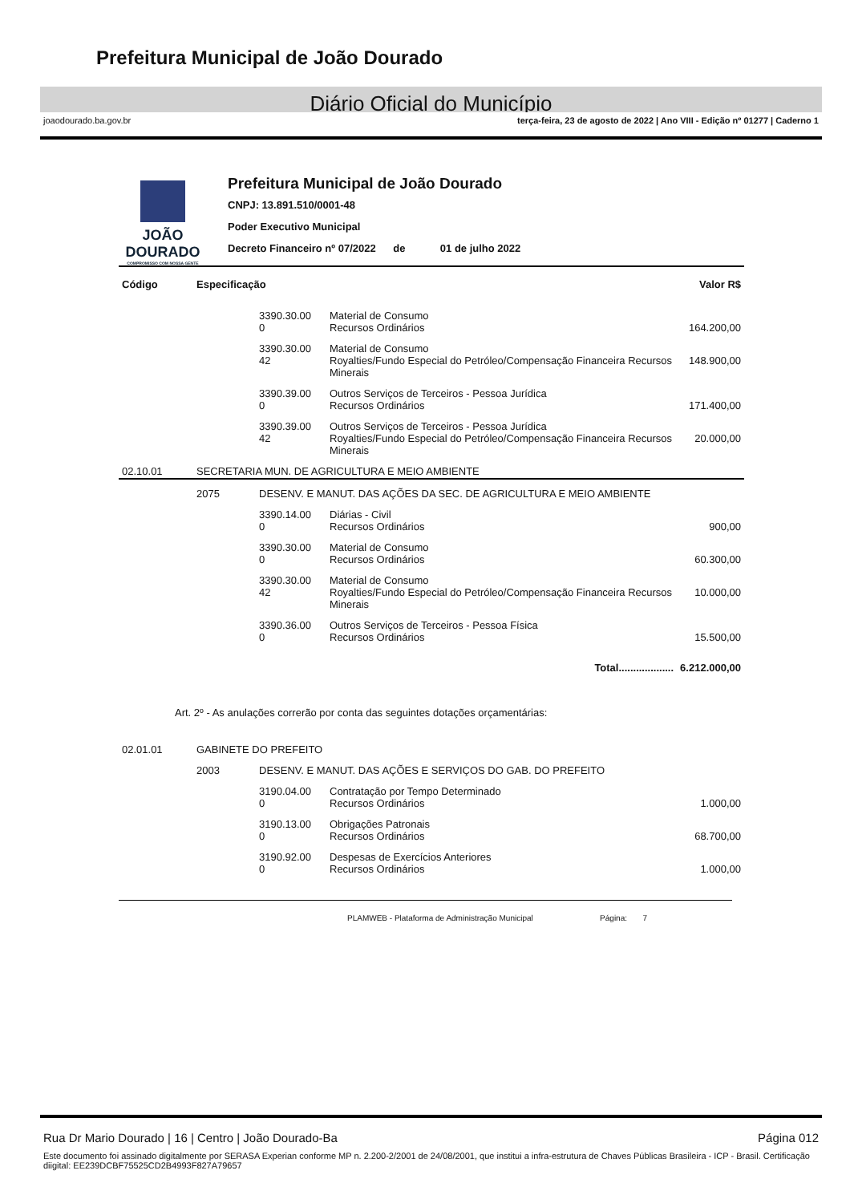Prefeitura Municipal de João Dourado
Diário Oficial do Município
joaodourado.ba.gov.br terça-feira, 23 de agosto de 2022 | Ano VIII - Edição nº 01277 | Caderno 1
JOÃO
DOURADO
COMPROMISSO COM NOSSA GENTE
Prefeitura Municipal de João Dourado
CNPJ: 13.891.510/0001-48
Poder Executivo Municipal
Decreto Financeiro nº 07/2022 de 01 de julho 2022
| Código | Especificação | | | Valor R$ |
| --- | --- | --- | --- | --- |
| | | 3390.30.00 0 | Material de Consumo Recursos Ordinários | 164.200,00 |
| | | 3390.30.00 42 | Material de Consumo Royalties/Fundo Especial do Petróleo/Compensação Financeira Recursos Minerais | 148.900,00 |
| | | 3390.39.00 0 | Outros Serviços de Terceiros - Pessoa Jurídica Recursos Ordinários | 171.400,00 |
| | | 3390.39.00 42 | Outros Serviços de Terceiros - Pessoa Jurídica Royalties/Fundo Especial do Petróleo/Compensação Financeira Recursos Minerais | 20.000,00 |
| 02.10.01 | SECRETARIA MUN. DE AGRICULTURA E MEIO AMBIENTE | | | |
| | 2075 | DESENV. E MANUT. DAS AÇÕES DA SEC. DE AGRICULTURA E MEIO AMBIENTE | | |
| | | 3390.14.00 0 | Diárias - Civil Recursos Ordinários | 900,00 |
| | | 3390.30.00 0 | Material de Consumo Recursos Ordinários | 60.300,00 |
| | | 3390.30.00 42 | Material de Consumo Royalties/Fundo Especial do Petróleo/Compensação Financeira Recursos Minerais | 10.000,00 |
| | | 3390.36.00 0 | Outros Serviços de Terceiros - Pessoa Física Recursos Ordinários | 15.500,00 |
| Total................... | | | | 6.212.000,00 |
Art. 2º - As anulações correrão por conta das seguintes dotações orçamentárias:
| 02.01.01 | GABINETE DO PREFEITO | | | |
| | 2003 | DESENV. E MANUT. DAS AÇÕES E SERVIÇOS DO GAB. DO PREFEITO | | |
| | | 3190.04.00 0 | Contratação por Tempo Determinado Recursos Ordinários | 1.000,00 |
| | | 3190.13.00 0 | Obrigações Patronais Recursos Ordinários | 68.700,00 |
| | | 3190.92.00 0 | Despesas de Exercícios Anteriores Recursos Ordinários | 1.000,00 |
PLAMWEB - Plataforma de Administração Municipal Página: 7
Rua Dr Mario Dourado | 16 | Centro | João Dourado-Ba Página 012
Este documento foi assinado digitalmente por SERASA Experian conforme MP n. 2.200-2/2001 de 24/08/2001, que institui a infra-estrutura de Chaves Públicas Brasileira - ICP - Brasil. Certificação diigital: EE239DCBF75525CD2B4993F827A79657